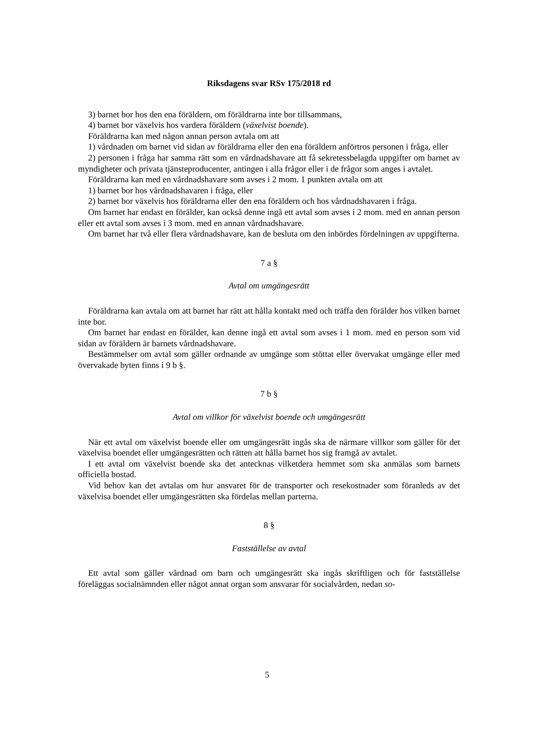Riksdagens svar RSv 175/2018 rd
3) barnet bor hos den ena föräldern, om föräldrarna inte bor tillsammans,
4) barnet bor växelvis hos vardera föräldern (växelvist boende).
Föräldrarna kan med någon annan person avtala om att
1) vårdnaden om barnet vid sidan av föräldrarna eller den ena föräldern anförtros personen i fråga, eller
2) personen i fråga har samma rätt som en vårdnadshavare att få sekretessbelagda uppgifter om barnet av myndigheter och privata tjänsteproducenter, antingen i alla frågor eller i de frågor som anges i avtalet.
Föräldrarna kan med en vårdnadshavare som avses i 2 mom. 1 punkten avtala om att
1) barnet bor hos vårdnadshavaren i fråga, eller
2) barnet bor växelvis hos föräldrarna eller den ena föräldern och hos vårdnadshavaren i fråga.
Om barnet har endast en förälder, kan också denne ingå ett avtal som avses i 2 mom. med en annan person eller ett avtal som avses i 3 mom. med en annan vårdnadshavare.
Om barnet har två eller flera vårdnadshavare, kan de besluta om den inbördes fördelningen av uppgifterna.
7 a §
Avtal om umgängesrätt
Föräldrarna kan avtala om att barnet har rätt att hålla kontakt med och träffa den förälder hos vilken barnet inte bor.
Om barnet har endast en förälder, kan denne ingå ett avtal som avses i 1 mom. med en person som vid sidan av föräldern är barnets vårdnadshavare.
Bestämmelser om avtal som gäller ordnande av umgänge som stöttat eller övervakat umgänge eller med övervakade byten finns i 9 b §.
7 b §
Avtal om villkor för växelvist boende och umgängesrätt
När ett avtal om växelvist boende eller om umgängesrätt ingås ska de närmare villkor som gäller för det växelvisa boendet eller umgängesrätten och rätten att hålla barnet hos sig framgå av avtalet.
I ett avtal om växelvist boende ska det antecknas vilketdera hemmet som ska anmälas som barnets officiella bostad.
Vid behov kan det avtalas om hur ansvaret för de transporter och resekostnader som föranleds av det växelvisa boendet eller umgängesrätten ska fördelas mellan parterna.
8 §
Fastställelse av avtal
Ett avtal som gäller vårdnad om barn och umgängesrätt ska ingås skriftligen och för fastställelse föreläggas socialnämnden eller något annat organ som ansvarar för socialvården, nedan so-
5